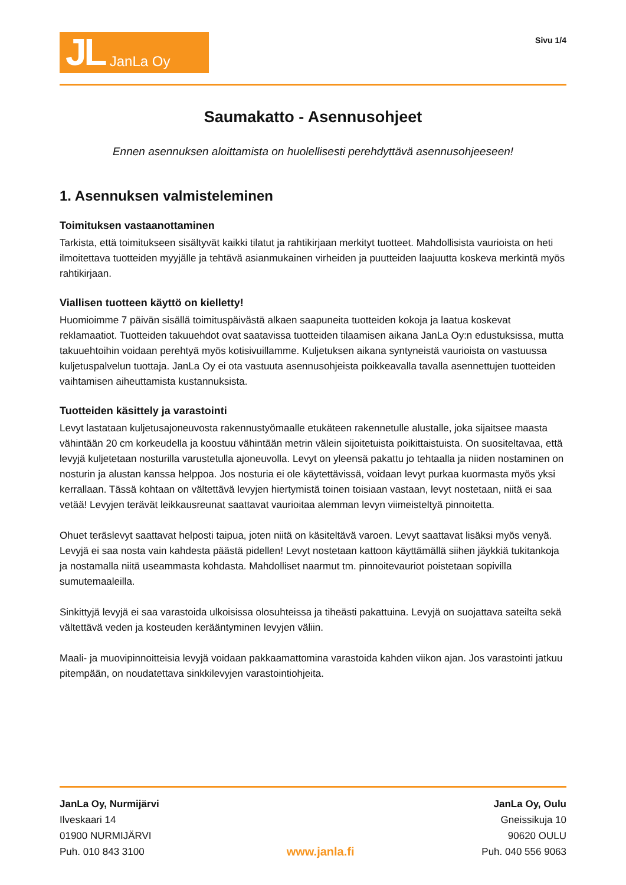JL JanLa Oy
Sivu 1/4
Saumakatto - Asennusohjeet
Ennen asennuksen aloittamista on huolellisesti perehdyttävä asennusohjeeseen!
1. Asennuksen valmisteleminen
Toimituksen vastaanottaminen
Tarkista, että toimitukseen sisältyvät kaikki tilatut ja rahtikirjaan merkityt tuotteet. Mahdollisista vaurioista on heti ilmoitettava tuotteiden myyjälle ja tehtävä asianmukainen virheiden ja puutteiden laajuutta koskeva merkintä myös rahtikirjaan.
Viallisen tuotteen käyttö on kielletty!
Huomioimme 7 päivän sisällä toimituspäivästä alkaen saapuneita tuotteiden kokoja ja laatua koskevat reklamaatiot. Tuotteiden takuuehdot ovat saatavissa tuotteiden tilaamisen aikana JanLa Oy:n edustuksissa, mutta takuuehtoihin voidaan perehtyä myös kotisivuillamme. Kuljetuksen aikana syntyneistä vaurioista on vastuussa kuljetuspalvelun tuottaja. JanLa Oy ei ota vastuuta asennusohjeista poikkeavalla tavalla asennettujen tuotteiden vaihtamisen aiheuttamista kustannuksista.
Tuotteiden käsittely ja varastointi
Levyt lastataan kuljetusajoneuvosta rakennustyömaalle etukäteen rakennetulle alustalle, joka sijaitsee maasta vähintään 20 cm korkeudella ja koostuu vähintään metrin välein sijoitetuista poikittaistuista. On suositeltavaa, että levyjä kuljetetaan nosturilla varustetulla ajoneuvolla. Levyt on yleensä pakattu jo tehtaalla ja niiden nostaminen on nosturin ja alustan kanssa helppoa. Jos nosturia ei ole käytettävissä, voidaan levyt purkaa kuormasta myös yksi kerrallaan. Tässä kohtaan on vältettävä levyjen hiertymistä toinen toisiaan vastaan, levyt nostetaan, niitä ei saa vetää! Levyjen terävät leikkausreunat saattavat vaurioitaa alemman levyn viimeisteltyä pinnoitetta.
Ohuet teräslevyt saattavat helposti taipua, joten niitä on käsiteltävä varoen. Levyt saattavat lisäksi myös venyä. Levyjä ei saa nosta vain kahdesta päästä pidellen! Levyt nostetaan kattoon käyttämällä siihen jäykkiä tukitankoja ja nostamalla niitä useammasta kohdasta. Mahdolliset naarmut tm. pinnoitevauriot poistetaan sopivilla sumutemaaleilla.
Sinkittyjä levyjä ei saa varastoida ulkoisissa olosuhteissa ja tiheästi pakattuina. Levyjä on suojattava sateilta sekä vältettävä veden ja kosteuden kerääntyminen levyjen väliin.
Maali- ja muovipinnoitteisia levyjä voidaan pakkaamattomina varastoida kahden viikon ajan. Jos varastointi jatkuu pitempään, on noudatettava sinkkilevyjen varastointiohjeita.
JanLa Oy, Nurmijärvi
Ilveskaari 14
01900 NURMIJÄRVI
Puh. 010 843 3100
www.janla.fi
JanLa Oy, Oulu
Gneissikuja 10
90620 OULU
Puh. 040 556 9063